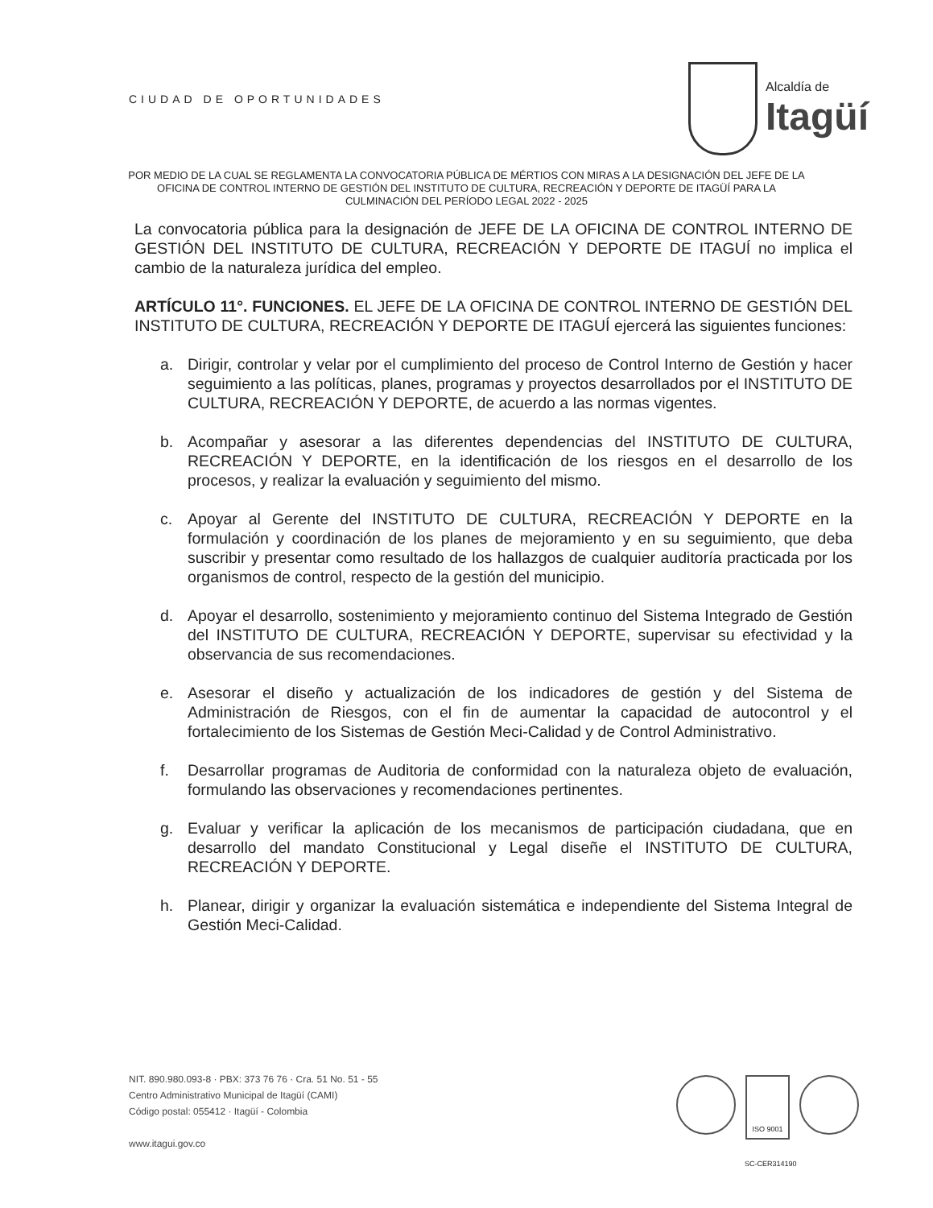CIUDAD DE OPORTUNIDADES
Alcaldía de
Itagüí
POR MEDIO DE LA CUAL SE REGLAMENTA LA CONVOCATORIA PÚBLICA DE MÉRTIOS CON MIRAS A LA DESIGNACIÓN DEL JEFE DE LA OFICINA DE CONTROL INTERNO DE GESTIÓN DEL INSTITUTO DE CULTURA, RECREACIÓN Y DEPORTE DE ITAGÜÍ PARA LA CULMINACIÓN DEL PERÍODO LEGAL 2022 - 2025
La convocatoria pública para la designación de JEFE DE LA OFICINA DE CONTROL INTERNO DE GESTIÓN DEL INSTITUTO DE CULTURA, RECREACIÓN Y DEPORTE DE ITAGUÍ no implica el cambio de la naturaleza jurídica del empleo.
ARTÍCULO 11°. FUNCIONES. EL JEFE DE LA OFICINA DE CONTROL INTERNO DE GESTIÓN DEL INSTITUTO DE CULTURA, RECREACIÓN Y DEPORTE DE ITAGUÍ ejercerá las siguientes funciones:
a. Dirigir, controlar y velar por el cumplimiento del proceso de Control Interno de Gestión y hacer seguimiento a las políticas, planes, programas y proyectos desarrollados por el INSTITUTO DE CULTURA, RECREACIÓN Y DEPORTE, de acuerdo a las normas vigentes.
b. Acompañar y asesorar a las diferentes dependencias del INSTITUTO DE CULTURA, RECREACIÓN Y DEPORTE, en la identificación de los riesgos en el desarrollo de los procesos, y realizar la evaluación y seguimiento del mismo.
c. Apoyar al Gerente del INSTITUTO DE CULTURA, RECREACIÓN Y DEPORTE en la formulación y coordinación de los planes de mejoramiento y en su seguimiento, que deba suscribir y presentar como resultado de los hallazgos de cualquier auditoría practicada por los organismos de control, respecto de la gestión del municipio.
d. Apoyar el desarrollo, sostenimiento y mejoramiento continuo del Sistema Integrado de Gestión del INSTITUTO DE CULTURA, RECREACIÓN Y DEPORTE, supervisar su efectividad y la observancia de sus recomendaciones.
e. Asesorar el diseño y actualización de los indicadores de gestión y del Sistema de Administración de Riesgos, con el fin de aumentar la capacidad de autocontrol y el fortalecimiento de los Sistemas de Gestión Meci-Calidad y de Control Administrativo.
f. Desarrollar programas de Auditoria de conformidad con la naturaleza objeto de evaluación, formulando las observaciones y recomendaciones pertinentes.
g. Evaluar y verificar la aplicación de los mecanismos de participación ciudadana, que en desarrollo del mandato Constitucional y Legal diseñe el INSTITUTO DE CULTURA, RECREACIÓN Y DEPORTE.
h. Planear, dirigir y organizar la evaluación sistemática e independiente del Sistema Integral de Gestión Meci-Calidad.
NIT. 890.980.093-8 · PBX: 373 76 76 · Cra. 51 No. 51 - 55
Centro Administrativo Municipal de Itagüí (CAMI)
Código postal: 055412 · Itagüí - Colombia
www.itagui.gov.co
ISO 9001
SC-CER314190